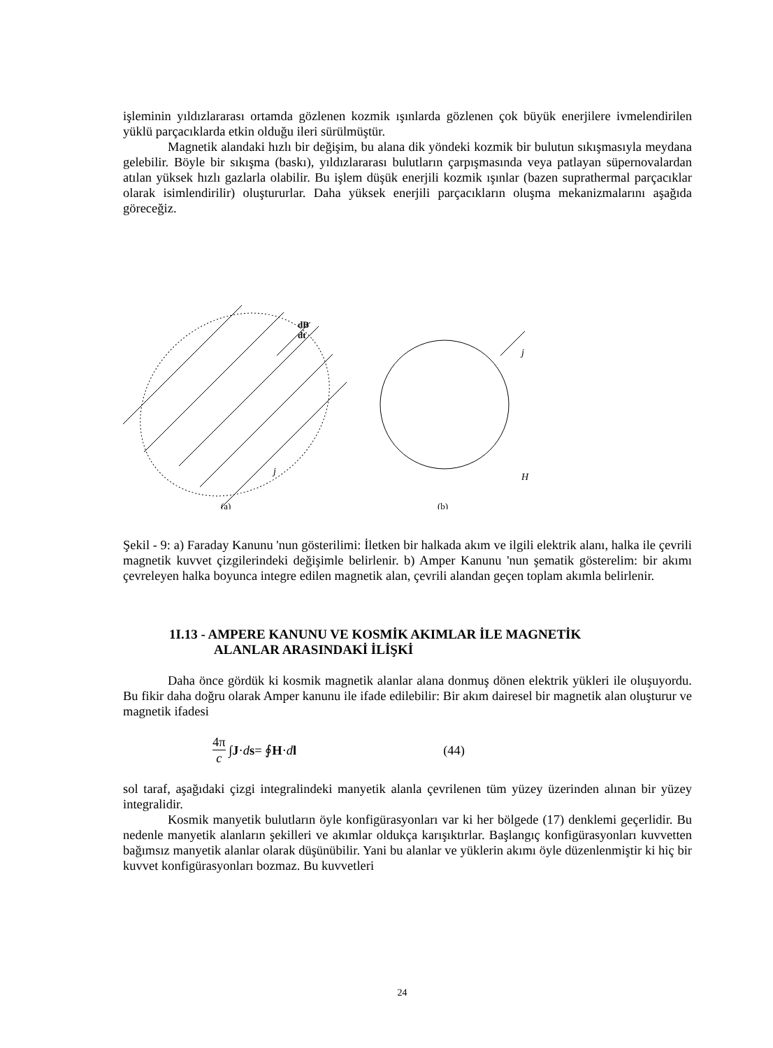işleminin yıldızlararası ortamda gözlenen kozmik ışınlarda gözlenen çok büyük enerjilere ivmelendirilen yüklü parçacıklarda etkin olduğu ileri sürülmüştür.
Magnetik alandaki hızlı bir değişim, bu alana dik yöndeki kozmik bir bulutun sıkışmasıyla meydana gelebilir. Böyle bir sıkışma (baskı), yıldızlararası bulutların çarpışmasında veya patlayan süpernovalardan atılan yüksek hızlı gazlarla olabilir. Bu işlem düşük enerjili kozmik ışınlar (bazen suprathermal parçacıklar olarak isimlendirilir) oluştururlar. Daha yüksek enerjili parçacıkların oluşma mekanizmalarını aşağıda göreceğiz.
dB
dt
j
(a)
j
H
(b)
Şekil - 9: a) Faraday Kanunu 'nun gösterilimi: İletken bir halkada akım ve ilgili elektrik alanı, halka ile çevrili magnetik kuvvet çizgilerindeki değişimle belirlenir. b) Amper Kanunu 'nun şematik gösterelim: bir akımı çevreleyen halka boyunca integre edilen magnetik alan, çevrili alandan geçen toplam akımla belirlenir.
1I.13 - AMPERE KANUNU VE KOSMİK AKIMLAR İLE MAGNETİK
ALANLAR ARASINDAKİ İLİŞKİ
Daha önce gördük ki kosmik magnetik alanlar alana donmuş dönen elektrik yükleri ile oluşuyordu. Bu fikir daha doğru olarak Amper kanunu ile ifade edilebilir: Bir akım dairesel bir magnetik alan oluşturur ve magnetik ifadesi
4π c ∫ J · d s = ∮ H · d l (44)
sol taraf, aşağıdaki çizgi integralindeki manyetik alanla çevrilenen tüm yüzey üzerinden alınan bir yüzey integralidir.
Kosmik manyetik bulutların öyle konfigürasyonları var ki her bölgede (17) denklemi geçerlidir. Bu nedenle manyetik alanların şekilleri ve akımlar oldukça karışıktırlar. Başlangıç konfigürasyonları kuvvetten bağımsız manyetik alanlar olarak düşünübilir. Yani bu alanlar ve yüklerin akımı öyle düzenlenmiştir ki hiç bir kuvvet konfigürasyonları bozmaz. Bu kuvvetleri
24